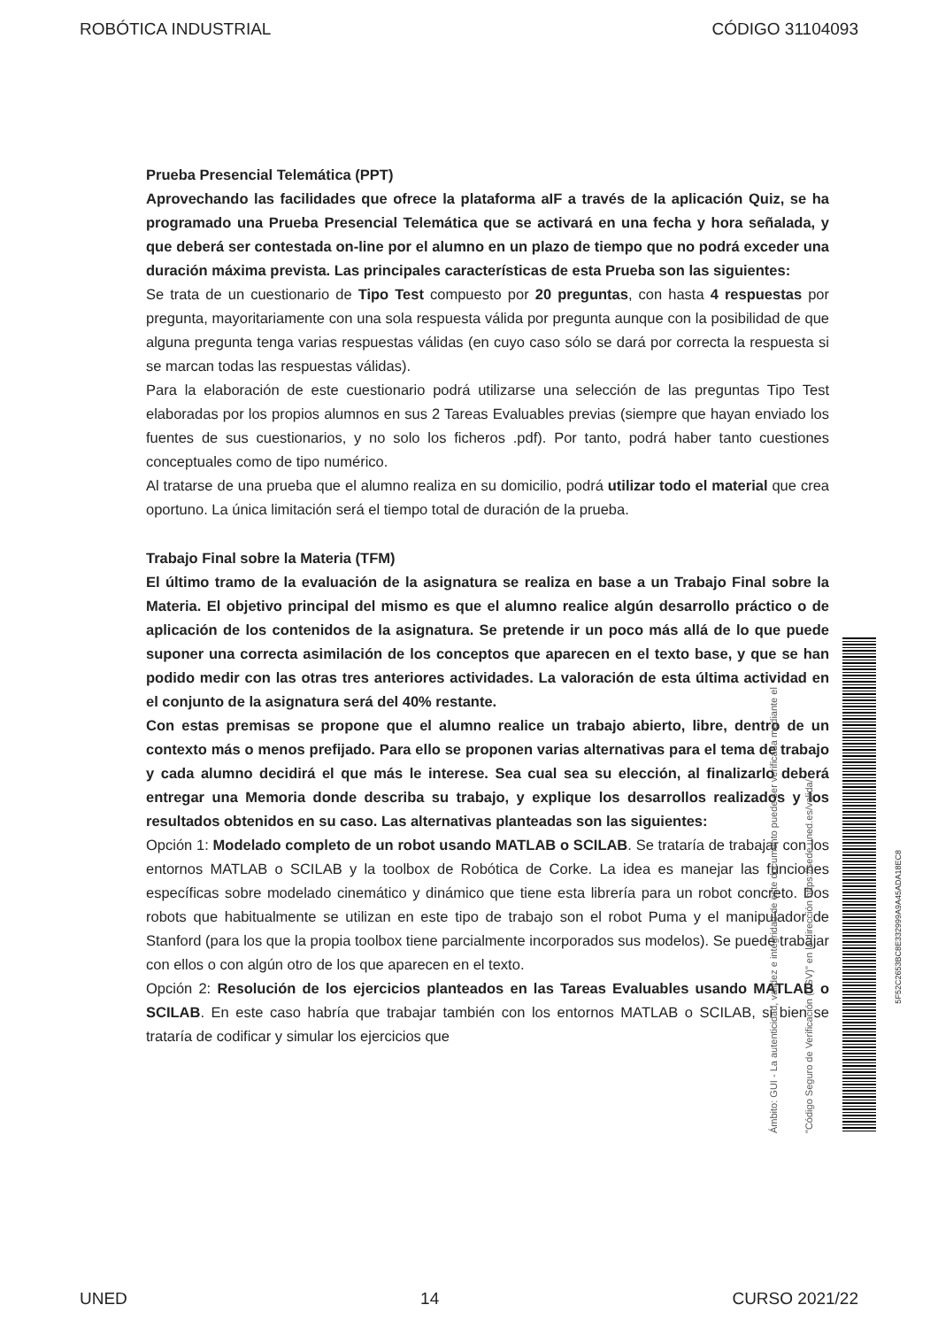ROBÓTICA INDUSTRIAL CÓDIGO 31104093
Prueba Presencial Telemática (PPT)
Aprovechando las facilidades que ofrece la plataforma aIF a través de la aplicación Quiz, se ha programado una Prueba Presencial Telemática que se activará en una fecha y hora señalada, y que deberá ser contestada on-line por el alumno en un plazo de tiempo que no podrá exceder una duración máxima prevista. Las principales características de esta Prueba son las siguientes:
Se trata de un cuestionario de Tipo Test compuesto por 20 preguntas, con hasta 4 respuestas por pregunta, mayoritariamente con una sola respuesta válida por pregunta aunque con la posibilidad de que alguna pregunta tenga varias respuestas válidas (en cuyo caso sólo se dará por correcta la respuesta si se marcan todas las respuestas válidas).
Para la elaboración de este cuestionario podrá utilizarse una selección de las preguntas Tipo Test elaboradas por los propios alumnos en sus 2 Tareas Evaluables previas (siempre que hayan enviado los fuentes de sus cuestionarios, y no solo los ficheros .pdf). Por tanto, podrá haber tanto cuestiones conceptuales como de tipo numérico.
Al tratarse de una prueba que el alumno realiza en su domicilio, podrá utilizar todo el material que crea oportuno. La única limitación será el tiempo total de duración de la prueba.
Trabajo Final sobre la Materia (TFM)
El último tramo de la evaluación de la asignatura se realiza en base a un Trabajo Final sobre la Materia. El objetivo principal del mismo es que el alumno realice algún desarrollo práctico o de aplicación de los contenidos de la asignatura. Se pretende ir un poco más allá de lo que puede suponer una correcta asimilación de los conceptos que aparecen en el texto base, y que se han podido medir con las otras tres anteriores actividades. La valoración de esta última actividad en el conjunto de la asignatura será del 40% restante.
Con estas premisas se propone que el alumno realice un trabajo abierto, libre, dentro de un contexto más o menos prefijado. Para ello se proponen varias alternativas para el tema de trabajo y cada alumno decidirá el que más le interese. Sea cual sea su elección, al finalizarlo deberá entregar una Memoria donde describa su trabajo, y explique los desarrollos realizados y los resultados obtenidos en su caso. Las alternativas planteadas son las siguientes:
Opción 1: Modelado completo de un robot usando MATLAB o SCILAB. Se trataría de trabajar con los entornos MATLAB o SCILAB y la toolbox de Robótica de Corke. La idea es manejar las funciones específicas sobre modelado cinemático y dinámico que tiene esta librería para un robot concreto. Dos robots que habitualmente se utilizan en este tipo de trabajo son el robot Puma y el manipulador de Stanford (para los que la propia toolbox tiene parcialmente incorporados sus modelos). Se puede trabajar con ellos o con algún otro de los que aparecen en el texto.
Opción 2: Resolución de los ejercicios planteados en las Tareas Evaluables usando MATLAB o SCILAB. En este caso habría que trabajar también con los entornos MATLAB o SCILAB, si bien se trataría de codificar y simular los ejercicios que
Ámbito: GUI - La autenticidad, validez e integridad de este documento puede ser verificada mediante el
"Código Seguro de Verificación (CSV)" en la dirección https://sede.uned.es/valida/
5F52C2653BC8E332999A9A45ADA18EC8
UNED 14 CURSO 2021/22